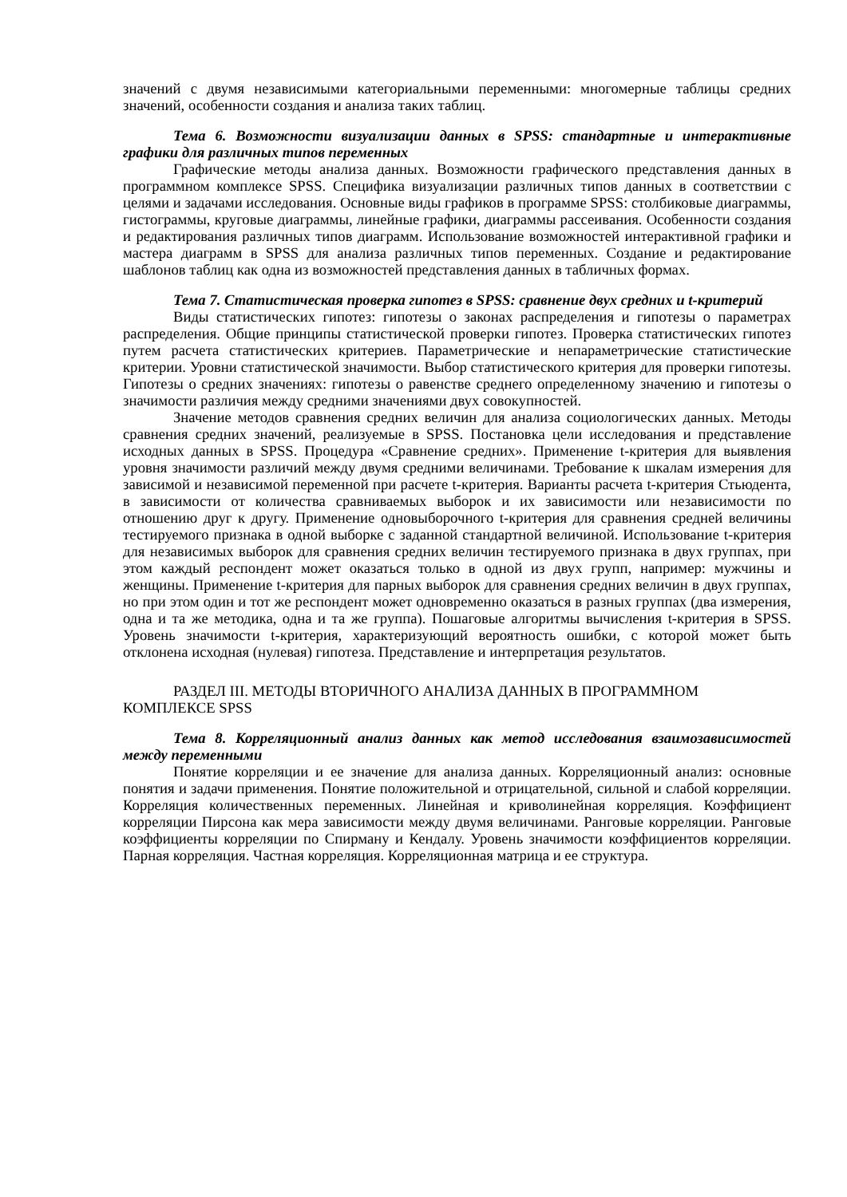значений с двумя независимыми категориальными переменными: многомерные таблицы средних значений, особенности создания и анализа таких таблиц.
Тема 6. Возможности визуализации данных в SPSS: стандартные и интерактивные графики для различных типов переменных
Графические методы анализа данных. Возможности графического представления данных в программном комплексе SPSS. Специфика визуализации различных типов данных в соответствии с целями и задачами исследования. Основные виды графиков в программе SPSS: столбиковые диаграммы, гистограммы, круговые диаграммы, линейные графики, диаграммы рассеивания. Особенности создания и редактирования различных типов диаграмм. Использование возможностей интерактивной графики и мастера диаграмм в SPSS для анализа различных типов переменных. Создание и редактирование шаблонов таблиц как одна из возможностей представления данных в табличных формах.
Тема 7. Статистическая проверка гипотез в SPSS: сравнение двух средних и t-критерий
Виды статистических гипотез: гипотезы о законах распределения и гипотезы о параметрах распределения. Общие принципы статистической проверки гипотез. Проверка статистических гипотез путем расчета статистических критериев. Параметрические и непараметрические статистические критерии. Уровни статистической значимости. Выбор статистического критерия для проверки гипотезы. Гипотезы о средних значениях: гипотезы о равенстве среднего определенному значению и гипотезы о значимости различия между средними значениями двух совокупностей.
Значение методов сравнения средних величин для анализа социологических данных. Методы сравнения средних значений, реализуемые в SPSS. Постановка цели исследования и представление исходных данных в SPSS. Процедура «Сравнение средних». Применение t-критерия для выявления уровня значимости различий между двумя средними величинами. Требование к шкалам измерения для зависимой и независимой переменной при расчете t-критерия. Варианты расчета t-критерия Стьюдента, в зависимости от количества сравниваемых выборок и их зависимости или независимости по отношению друг к другу. Применение одновыборочного t-критерия для сравнения средней величины тестируемого признака в одной выборке с заданной стандартной величиной. Использование t-критерия для независимых выборок для сравнения средних величин тестируемого признака в двух группах, при этом каждый респондент может оказаться только в одной из двух групп, например: мужчины и женщины. Применение t-критерия для парных выборок для сравнения средних величин в двух группах, но при этом один и тот же респондент может одновременно оказаться в разных группах (два измерения, одна и та же методика, одна и та же группа). Пошаговые алгоритмы вычисления t-критерия в SPSS. Уровень значимости t-критерия, характеризующий вероятность ошибки, с которой может быть отклонена исходная (нулевая) гипотеза. Представление и интерпретация результатов.
РАЗДЕЛ III. МЕТОДЫ ВТОРИЧНОГО АНАЛИЗА ДАННЫХ В ПРОГРАММНОМ КОМПЛЕКСЕ SPSS
Тема 8. Корреляционный анализ данных как метод исследования взаимозависимостей между переменными
Понятие корреляции и ее значение для анализа данных. Корреляционный анализ: основные понятия и задачи применения. Понятие положительной и отрицательной, сильной и слабой корреляции. Корреляция количественных переменных. Линейная и криволинейная корреляция. Коэффициент корреляции Пирсона как мера зависимости между двумя величинами. Ранговые корреляции. Ранговые коэффициенты корреляции по Спирману и Кендалу. Уровень значимости коэффициентов корреляции. Парная корреляция. Частная корреляция. Корреляционная матрица и ее структура.